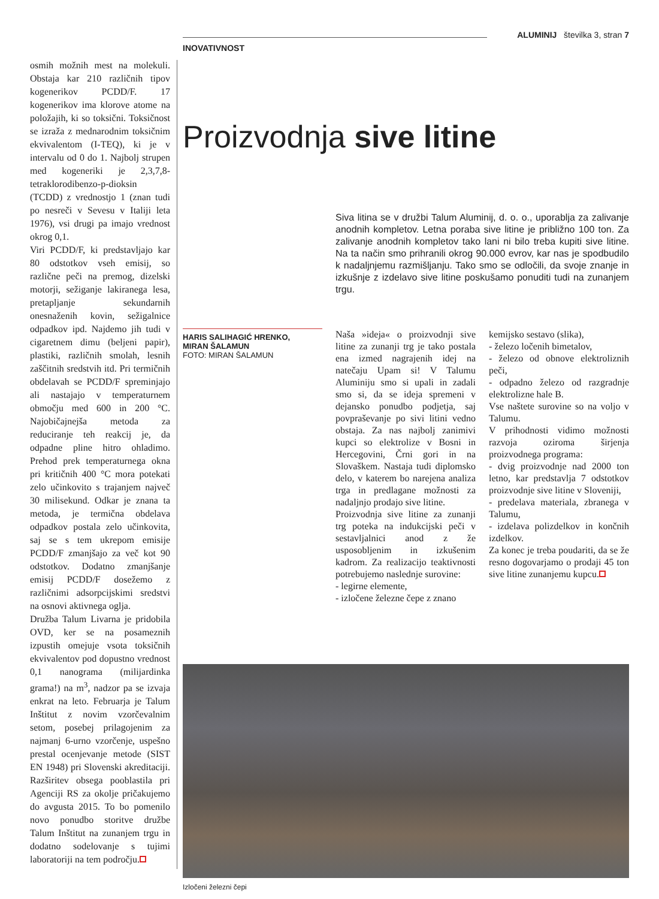osmih možnih mest na molekuli. Obstaja kar 210 različnih tipov kogenerikov PCDD/F. 17 kogenerikov ima klorove atome na položajih, ki so toksični. Toksičnost se izraža z mednarodnim toksičnim ekvivalentom (I-TEQ), ki je v intervalu od 0 do 1. Najbolj strupen med kogeneriki je 2,3,7,8-tetraklorodibenzo-p-dioksin (TCDD) z vrednostjo 1 (znan tudi po nesreči v Sevesu v Italiji leta 1976), vsi drugi pa imajo vrednost okrog 0,1.
Viri PCDD/F, ki predstavljajo kar 80 odstotkov vseh emisij, so različne peči na premog, dizelski motorji, sežiganje lakiranega lesa, pretapljanje sekundarnih onesnaženih kovin, sežigalnice odpadkov ipd. Najdemo jih tudi v cigaretnem dimu (beljeni papir), plastiki, različnih smolah, lesnih zaščitnih sredstvih itd. Pri termičnih obdelavah se PCDD/F spreminjajo ali nastajajo v temperaturnem območju med 600 in 200 °C. Najobičajnejša metoda za reduciranje teh reakcij je, da odpadne pline hitro ohladimo. Prehod prek temperaturnega okna pri kritičnih 400 °C mora potekati zelo učinkovito s trajanjem največ 30 milisekund. Odkar je znana ta metoda, je termična obdelava odpadkov postala zelo učinkovita, saj se s tem ukrepom emisije PCDD/F zmanjšajo za več kot 90 odstotkov. Dodatno zmanjšanje emisij PCDD/F dosežemo z različnimi adsorpcijskimi sredstvi na osnovi aktivnega oglja.
Družba Talum Livarna je pridobila OVD, ker se na posameznih izpustih omejuje vsota toksičnih ekvivalentov pod dopustno vrednost 0,1 nanograma (milijardinka grama!) na m<sup>3</sup>, nadzor pa se izvaja enkrat na leto. Februarja je Talum Inštitut z novim vzorčevalnim setom, posebej prilagojenim za najmanj 6-urno vzorčenje, uspešno prestal ocenjevanje metode (SIST EN 1948) pri Slovenski akreditaciji. Razširitev obsega pooblastila pri Agenciji RS za okolje pričakujemo do avgusta 2015. To bo pomenilo novo ponudbo storitve družbe Talum Inštitut na zunanjem trgu in dodatno sodelovanje s tujimi laboratoriji na tem področju.
ALUMINIJ številka 3, stran 7
INOVATIVNOST
Proizvodnja sive litine
Siva litina se v družbi Talum Aluminij, d. o. o., uporablja za zalivanje anodnih kompletov. Letna poraba sive litine je približno 100 ton. Za zalivanje anodnih kompletov tako lani ni bilo treba kupiti sive litine. Na ta način smo prihranili okrog 90.000 evrov, kar nas je spodbudilo k nadaljnjemu razmišljanju. Tako smo se odločili, da svoje znanje in izkušnje z izdelavo sive litine poskušamo ponuditi tudi na zunanjem trgu.
HARIS SALIHAGIĆ HRENKO,
MIRAN ŠALAMUN
FOTO: MIRAN ŠALAMUN
Naša »ideja« o proizvodnji sive litine za zunanji trg je tako postala ena izmed nagrajenih idej na natečaju Upam si! V Talumu Aluminiju smo si upali in zadali smo si, da se ideja spremeni v dejansko ponudbo podjetja, saj povpraševanje po sivi litini vedno obstaja. Za nas najbolj zanimivi kupci so elektrolize v Bosni in Hercegovini, Črni gori in na Slovaškem. Nastaja tudi diplomsko delo, v katerem bo narejena analiza trga in predlagane možnosti za nadaljnjo prodajo sive litine.
Proizvodnja sive litine za zunanji trg poteka na indukcijski peči v sestavljalnici anod z že usposobljenim in izkušenim kadrom. Za realizacijo teaktivnosti potrebujemo naslednje surovine:
- legirne elemente,
- izločene železne čepe z znano
kemijsko sestavo (slika),
- železo ločenih bimetalov,
- železo od obnove elektroliznih peči,
- odpadno železo od razgradnje elektrolizne hale B.
Vse naštete surovine so na voljo v Talumu.
V prihodnosti vidimo možnosti razvoja oziroma širjenja proizvodnega programa:
- dvig proizvodnje nad 2000 ton letno, kar predstavlja 7 odstotkov proizvodnje sive litine v Sloveniji,
- predelava materiala, zbranega v Talumu,
- izdelava polizdelkov in končnih izdelkov.
Za konec je treba poudariti, da se že resno dogovarjamo o prodaji 45 ton sive litine zunanjemu kupcu.
Izločeni železni čepi